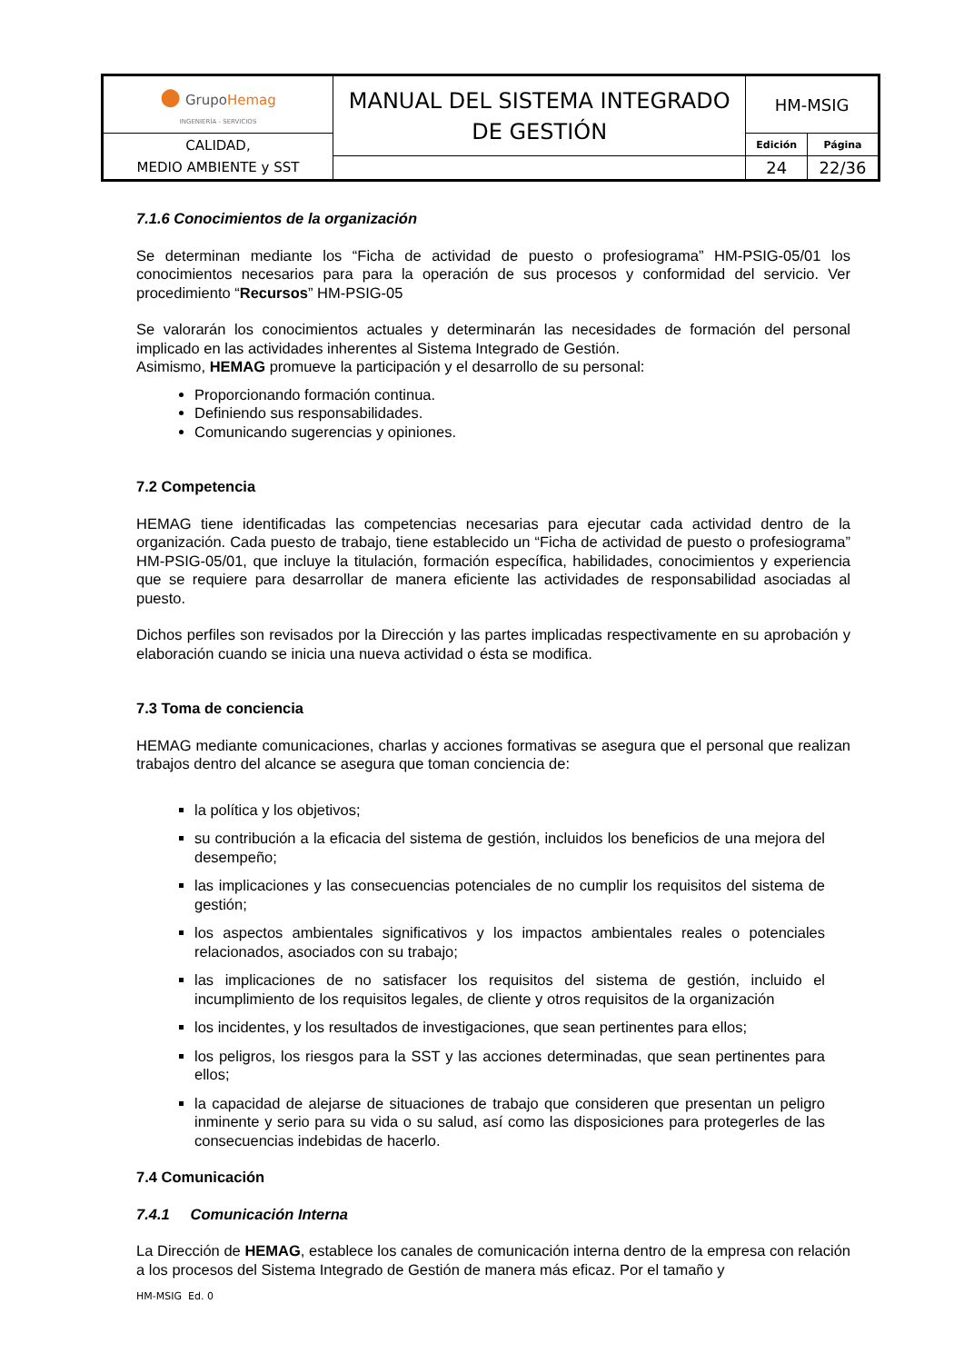| ● Grupo Hemag INGENIERÍA - SERVICIOS | MANUAL DEL SISTEMA INTEGRADO DE GESTIÓN | HM-MSIG | |
| CALIDAD, MEDIO AMBIENTE y SST | | Edición | Página |
| | | 24 | 22/36 |
7.1.6 Conocimientos de la organización
Se determinan mediante los “Ficha de actividad de puesto o profesiograma” HM-PSIG-05/01 los conocimientos necesarios para para la operación de sus procesos y conformidad del servicio. Ver procedimiento “Recursos” HM-PSIG-05
Se valorarán los conocimientos actuales y determinarán las necesidades de formación del personal implicado en las actividades inherentes al Sistema Integrado de Gestión.
Asimismo, HEMAG promueve la participación y el desarrollo de su personal:
Proporcionando formación continua.
Definiendo sus responsabilidades.
Comunicando sugerencias y opiniones.
7.2 Competencia
HEMAG tiene identificadas las competencias necesarias para ejecutar cada actividad dentro de la organización. Cada puesto de trabajo, tiene establecido un “Ficha de actividad de puesto o profesiograma” HM-PSIG-05/01, que incluye la titulación, formación específica, habilidades, conocimientos y experiencia que se requiere para desarrollar de manera eficiente las actividades de responsabilidad asociadas al puesto.
Dichos perfiles son revisados por la Dirección y las partes implicadas respectivamente en su aprobación y elaboración cuando se inicia una nueva actividad o ésta se modifica.
7.3 Toma de conciencia
HEMAG mediante comunicaciones, charlas y acciones formativas se asegura que el personal que realizan trabajos dentro del alcance se asegura que toman conciencia de:
la política y los objetivos;
su contribución a la eficacia del sistema de gestión, incluidos los beneficios de una mejora del desempeño;
las implicaciones y las consecuencias potenciales de no cumplir los requisitos del sistema de gestión;
los aspectos ambientales significativos y los impactos ambientales reales o potenciales relacionados, asociados con su trabajo;
las implicaciones de no satisfacer los requisitos del sistema de gestión, incluido el incumplimiento de los requisitos legales, de cliente y otros requisitos de la organización
los incidentes, y los resultados de investigaciones, que sean pertinentes para ellos;
los peligros, los riesgos para la SST y las acciones determinadas, que sean pertinentes para ellos;
la capacidad de alejarse de situaciones de trabajo que consideren que presentan un peligro inminente y serio para su vida o su salud, así como las disposiciones para protegerles de las consecuencias indebidas de hacerlo.
7.4 Comunicación
7.4.1 Comunicación Interna
La Dirección de HEMAG, establece los canales de comunicación interna dentro de la empresa con relación a los procesos del Sistema Integrado de Gestión de manera más eficaz. Por el tamaño y
HM-MSIG Ed. 0